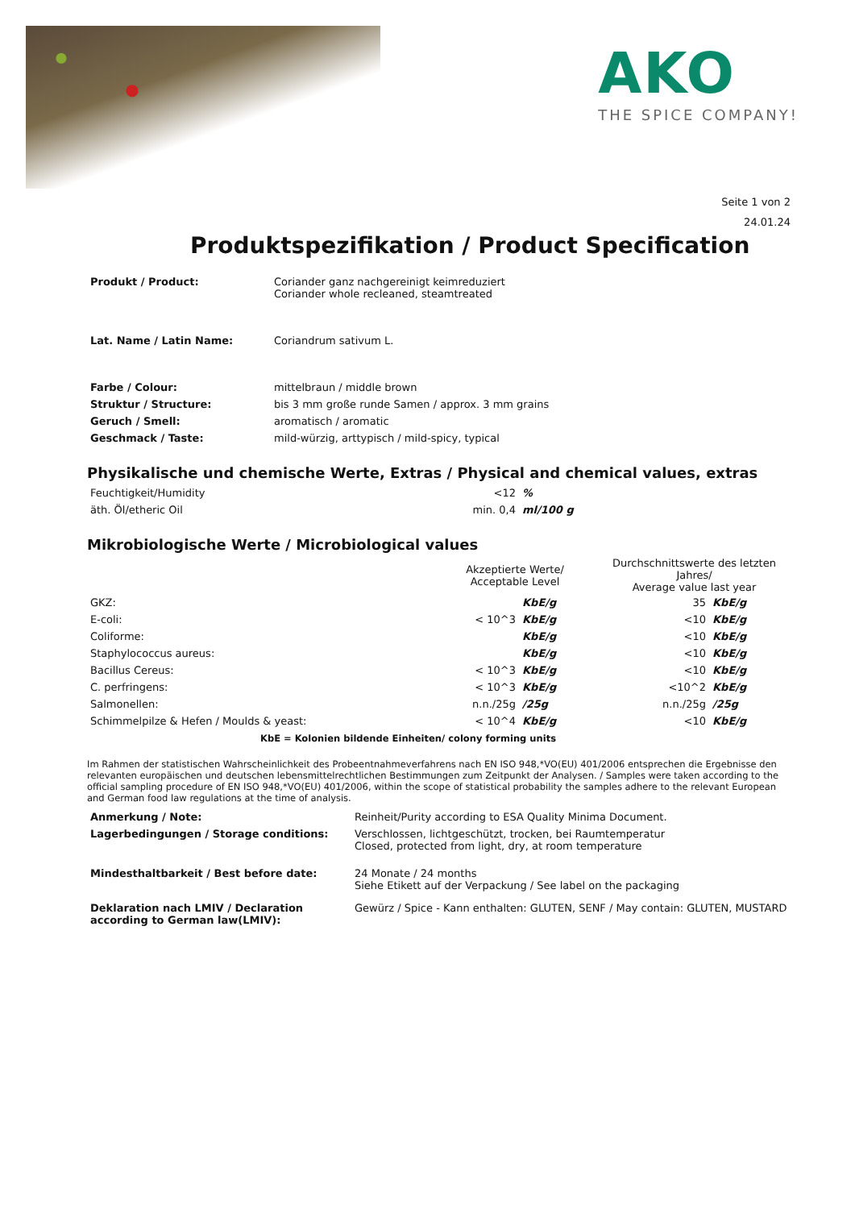AKO
THE SPICE COMPANY!
Seite 1 von 2
24.01.24
Produktspezifikation / Product Specification
| Produkt / Product: | Coriander ganz nachgereinigt keimreduziert Coriander whole recleaned, steamtreated |
| Lat. Name / Latin Name: | Coriandrum sativum L. |
| Farbe / Colour: | mittelbraun / middle brown |
| Struktur / Structure: | bis 3 mm große runde Samen / approx. 3 mm grains |
| Geruch / Smell: | aromatisch / aromatic |
| Geschmack / Taste: | mild-würzig, arttypisch / mild-spicy, typical |
Physikalische und chemische Werte, Extras / Physical and chemical values, extras
| Feuchtigkeit/Humidity | <12 | % |
| äth. Öl/etheric Oil | min. 0,4 | ml/100 g |
Mikrobiologische Werte / Microbiological values
| | Akzeptierte Werte/ Acceptable Level | | Durchschnittswerte des letzten Jahres/ Average value last year | |
| --- | --- | --- | --- | --- |
| GKZ: | | KbE/g | 35 | KbE/g |
| E-coli: | < 10^3 | KbE/g | <10 | KbE/g |
| Coliforme: | | KbE/g | <10 | KbE/g |
| Staphylococcus aureus: | | KbE/g | <10 | KbE/g |
| Bacillus Cereus: | < 10^3 | KbE/g | <10 | KbE/g |
| C. perfringens: | < 10^3 | KbE/g | <10^2 | KbE/g |
| Salmonellen: | n.n./25g | /25g | n.n./25g | /25g |
| Schimmelpilze & Hefen / Moulds & yeast: | < 10^4 | KbE/g | <10 | KbE/g |
KbE = Kolonien bildende Einheiten/ colony forming units
Im Rahmen der statistischen Wahrscheinlichkeit des Probeentnahmeverfahrens nach EN ISO 948,*VO(EU) 401/2006 entsprechen die Ergebnisse den relevanten europäischen und deutschen lebensmittelrechtlichen Bestimmungen zum Zeitpunkt der Analysen. / Samples were taken according to the official sampling procedure of EN ISO 948,*VO(EU) 401/2006, within the scope of statistical probability the samples adhere to the relevant European and German food law regulations at the time of analysis.
| Anmerkung / Note: | Reinheit/Purity according to ESA Quality Minima Document. |
| Lagerbedingungen / Storage conditions: | Verschlossen, lichtgeschützt, trocken, bei Raumtemperatur Closed, protected from light, dry, at room temperature |
| Mindesthaltbarkeit / Best before date: | 24 Monate / 24 months Siehe Etikett auf der Verpackung / See label on the packaging |
| Deklaration nach LMIV / Declaration according to German law(LMIV): | Gewürz / Spice - Kann enthalten: GLUTEN, SENF / May contain: GLUTEN, MUSTARD |